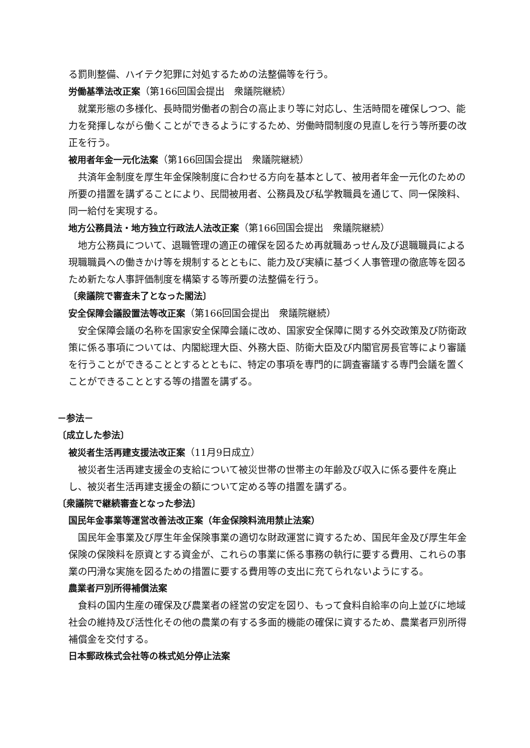る罰則整備、ハイテク犯罪に対処するための法整備等を行う。
労働基準法改正案（第166回国会提出　衆議院継続）
就業形態の多様化、長時間労働者の割合の高止まり等に対応し、生活時間を確保しつつ、能力を発揮しながら働くことができるようにするため、労働時間制度の見直しを行う等所要の改正を行う。
被用者年金一元化法案（第166回国会提出　衆議院継続）
共済年金制度を厚生年金保険制度に合わせる方向を基本として、被用者年金一元化のための所要の措置を講ずることにより、民間被用者、公務員及び私学教職員を通じて、同一保険料、同一給付を実現する。
地方公務員法・地方独立行政法人法改正案（第166回国会提出　衆議院継続）
地方公務員について、退職管理の適正の確保を図るため再就職あっせん及び退職職員による現職職員への働きかけ等を規制するとともに、能力及び実績に基づく人事管理の徹底等を図るため新たな人事評価制度を構築する等所要の法整備を行う。
〔衆議院で審査未了となった閣法〕
安全保障会議設置法等改正案（第166回国会提出　衆議院継続）
安全保障会議の名称を国家安全保障会議に改め、国家安全保障に関する外交政策及び防衛政策に係る事項については、内閣総理大臣、外務大臣、防衛大臣及び内閣官房長官等により審議を行うことができることとするとともに、特定の事項を専門的に調査審議する専門会議を置くことができることとする等の措置を講ずる。
－参法－
〔成立した参法〕
被災者生活再建支援法改正案（11月9日成立）
被災者生活再建支援金の支給について被災世帯の世帯主の年齢及び収入に係る要件を廃止し、被災者生活再建支援金の額について定める等の措置を講ずる。
〔衆議院で継続審査となった参法〕
国民年金事業等運営改善法改正案（年金保険料流用禁止法案）
国民年金事業及び厚生年金保険事業の適切な財政運営に資するため、国民年金及び厚生年金保険の保険料を原資とする資金が、これらの事業に係る事務の執行に要する費用、これらの事業の円滑な実施を図るための措置に要する費用等の支出に充てられないようにする。
農業者戸別所得補償法案
食料の国内生産の確保及び農業者の経営の安定を図り、もって食料自給率の向上並びに地域社会の維持及び活性化その他の農業の有する多面的機能の確保に資するため、農業者戸別所得補償金を交付する。
日本郵政株式会社等の株式処分停止法案